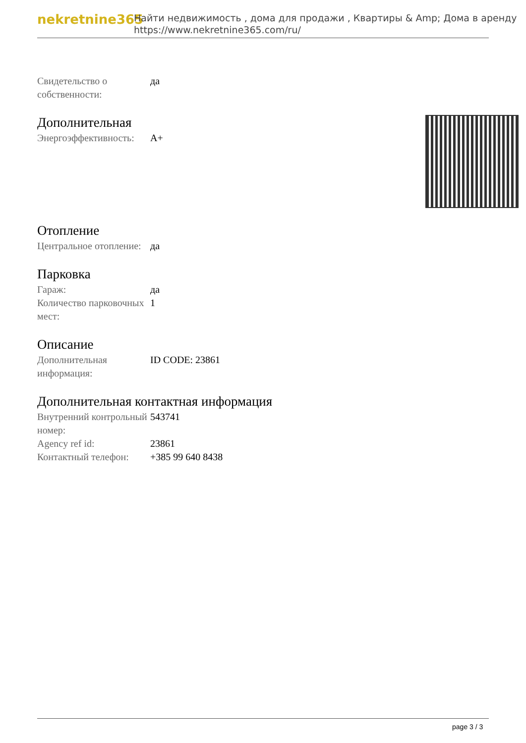nekretnine365
Найти недвижимость , дома для продажи , Квартиры & Amp; Дома в аренду
https://www.nekretnine365.com/ru/
| Свидетельство о собственности: | да |
Дополнительная
| Энергоэффективность: | A+ |
Отопление
| Центральное отопление: | да |
Парковка
| Гараж: | да |
| Количество парковочных мест: | 1 |
Описание
| Дополнительная информация: | ID CODE: 23861 |
Дополнительная контактная информация
| Внутренний контрольный номер: | 543741 |
| Agency ref id: | 23861 |
| Контактный телефон: | +385 99 640 8438 |
page 3 / 3